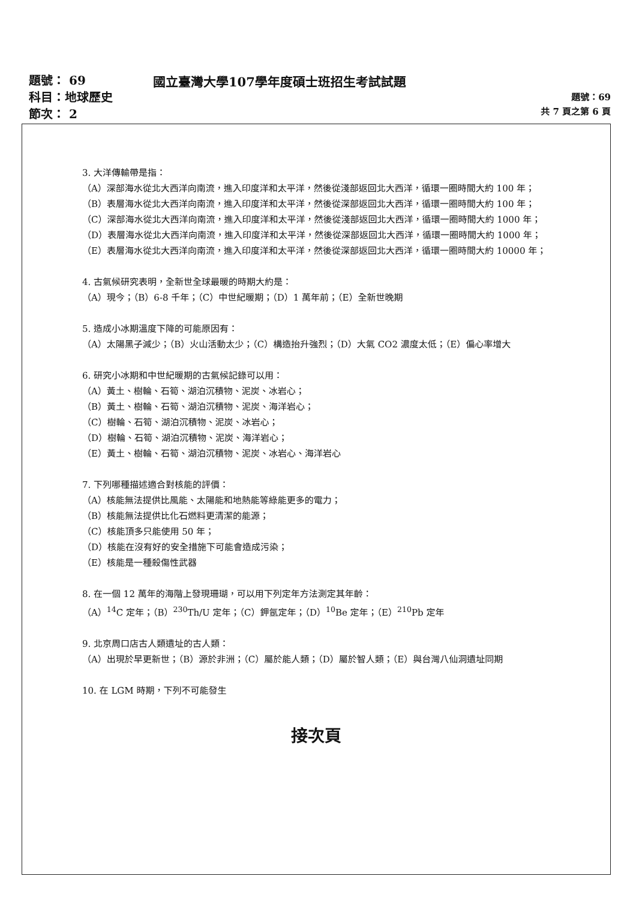題號： 69
科目：地球歷史
節次： 2
國立臺灣大學107學年度碩士班招生考試試題
題號：69
共 7 頁之第 6 頁
3. 大洋傳輸帶是指：
（A）深部海水從北大西洋向南流，進入印度洋和太平洋，然後從淺部返回北大西洋，循環一圈時間大約 100 年；
（B）表層海水從北大西洋向南流，進入印度洋和太平洋，然後從深部返回北大西洋，循環一圈時間大約 100 年；
（C）深部海水從北大西洋向南流，進入印度洋和太平洋，然後從淺部返回北大西洋，循環一圈時間大約 1000 年；
（D）表層海水從北大西洋向南流，進入印度洋和太平洋，然後從深部返回北大西洋，循環一圈時間大約 1000 年；
（E）表層海水從北大西洋向南流，進入印度洋和太平洋，然後從深部返回北大西洋，循環一圈時間大約 10000 年；
4. 古氣候研究表明，全新世全球最暖的時期大約是：
（A）現今；（B）6-8 千年；（C）中世紀暖期；（D）1 萬年前；（E）全新世晚期
5. 造成小冰期溫度下降的可能原因有：
（A）太陽黑子減少；（B）火山活動太少；（C）構造抬升強烈；（D）大氣 CO2 濃度太低；（E）偏心率增大
6. 研究小冰期和中世紀暖期的古氣候記錄可以用：
（A）黃土、樹輪、石筍、湖泊沉積物、泥炭、冰岩心；
（B）黃土、樹輪、石筍、湖泊沉積物、泥炭、海洋岩心；
（C）樹輪、石筍、湖泊沉積物、泥炭、冰岩心；
（D）樹輪、石筍、湖泊沉積物、泥炭、海洋岩心；
（E）黃土、樹輪、石筍、湖泊沉積物、泥炭、冰岩心、海洋岩心
7. 下列哪種描述適合對核能的評價：
（A）核能無法提供比風能、太陽能和地熱能等綠能更多的電力；
（B）核能無法提供比化石燃料更清潔的能源；
（C）核能頂多只能使用 50 年；
（D）核能在沒有好的安全措施下可能會造成污染；
（E）核能是一種殺傷性武器
8. 在一個 12 萬年的海階上發現珊瑚，可以用下列定年方法測定其年齡：
（A）<sup>14</sup>C 定年；（B）<sup>230</sup>Th/U 定年；（C）鉀氬定年；（D）<sup>10</sup>Be 定年；（E）<sup>210</sup>Pb 定年
9. 北京周口店古人類遺址的古人類：
（A）出現於早更新世；（B）源於非洲；（C）屬於能人類；（D）屬於智人類；（E）與台灣八仙洞遺址同期
10. 在 LGM 時期，下列不可能發生
接次頁